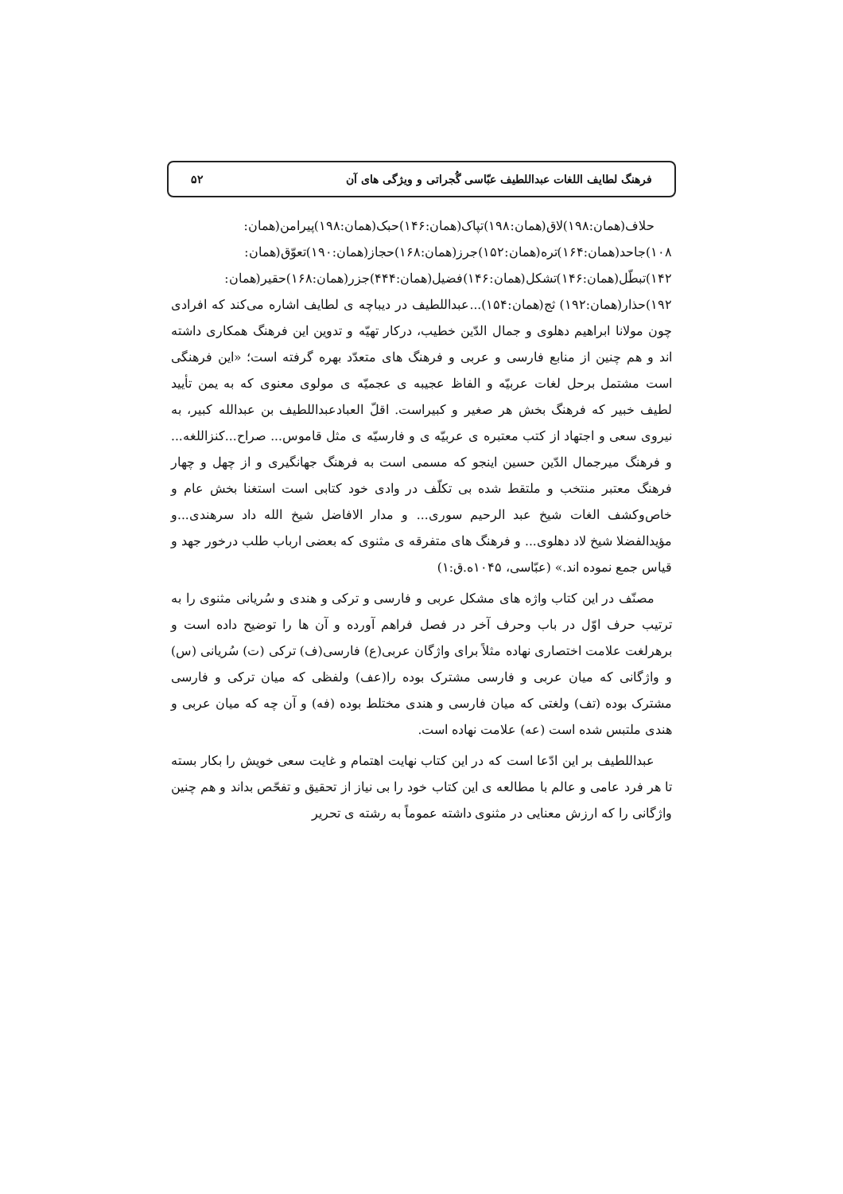فرهنگ لطایف اللغات عبداللطیف عبّاسی گُجراتی و ویژگی های آن ۵۲
حلاف(همان:۱۹۸)لاق(همان:۱۹۸)تپاک(همان:۱۴۶)حبک(همان:۱۹۸)پیرامن(همان: ۱۰۸)جاحد(همان:۱۶۴)تره(همان:۱۵۲)جرز(همان:۱۶۸)حجاز(همان:۱۹۰)تعوّق(همان: ۱۴۲)تبطّل(همان:۱۴۶)تشکل(همان:۱۴۶)فضیل(همان:۴۴۴)جزر(همان:۱۶۸)حقیر(همان: ۱۹۲)حذار(همان:۱۹۲) ثج(همان:۱۵۴)...عبداللطیف در دیباچه ی لطایف اشاره می‌کند که افرادی چون مولانا ابراهیم دهلوی و جمال الدّین خطیب، درکار تهیّه و تدوین این فرهنگ همکاری داشته اند و هم چنین از منابع فارسی و عربی و فرهنگ های متعدّد بهره گرفته است؛ «این فرهنگی است مشتمل برحل لغات عربیّه و الفاظ عجیبه ی عجمیّه ی مولوی معنوی که به یمن تأیید لطیف خبیر که فرهنگ بخش هر صغیر و کبیراست. اقلّ العبادعبداللطیف بن عبدالله کبیر، به نیروی سعی و اجتهاد از کتب معتبره ی عربیّه ی و فارسیّه ی مثل قاموس... صراح...کنزاللغه... و فرهنگ میرجمال الدّین حسین اینجو که مسمی است به فرهنگ جهانگیری و از چهل و چهار فرهنگ معتبر منتخب و ملتقط شده بی تکلّف در وادی خود کتابی است استغنا بخش عام و خاص‌وکشف الغات شیخ عبد الرحیم سوری... و مدار الافاضل شیخ الله داد سرهندی...و مؤیدالفضلا شیخ لاد دهلوی... و فرهنگ های متفرقه ی مثنوی که بعضی ارباب طلب درخور جهد و قیاس جمع نموده اند.» (عبّاسی، ۱۰۴۵ه.ق:۱)
مصنّف در این کتاب واژه های مشکل عربی و فارسی و ترکی و هندی و سُریانی مثنوی را به ترتیب حرف اوّل در باب وحرف آخر در فصل فراهم آورده و آن ها را توضیح داده است و برهرلغت علامت اختصاری نهاده مثلاً برای واژگان عربی(ع) فارسی(ف) ترکی (ت) سُریانی (س) و واژگانی که میان عربی و فارسی مشترک بوده را(عف) ولفظی که میان ترکی و فارسی مشترک بوده (تف) ولغتی که میان فارسی و هندی مختلط بوده (فه) و آن چه که میان عربی و هندی ملتبس شده است (عه) علامت نهاده است.
عبداللطیف بر این ادّعا است که در این کتاب نهایت اهتمام و غایت سعی خویش را بکار بسته تا هر فرد عامی و عالم با مطالعه ی این کتاب خود را بی نیاز از تحقیق و تفحّص بداند و هم چنین واژگانی را که ارزش معنایی در مثنوی داشته عموماً به رشته ی تحریر